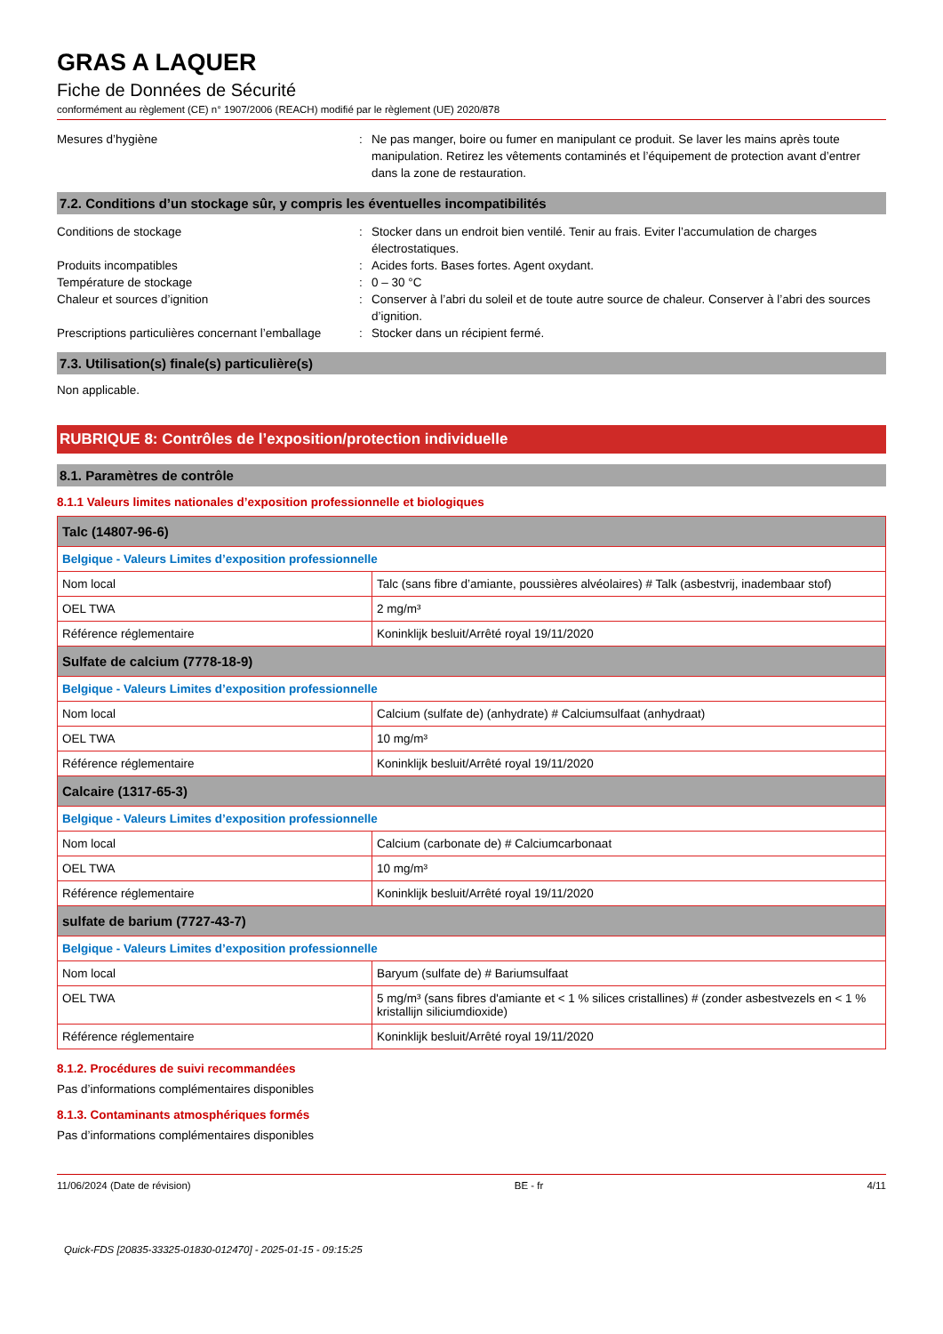GRAS A LAQUER
Fiche de Données de Sécurité
conformément au règlement (CE) n° 1907/2006 (REACH) modifié par le règlement (UE) 2020/878
Mesures d’hygiène : Ne pas manger, boire ou fumer en manipulant ce produit. Se laver les mains après toute manipulation. Retirez les vêtements contaminés et l’équipement de protection avant d’entrer dans la zone de restauration.
7.2. Conditions d’un stockage sûr, y compris les éventuelles incompatibilités
Conditions de stockage : Stocker dans un endroit bien ventilé. Tenir au frais. Eviter l’accumulation de charges électrostatiques.
Produits incompatibles : Acides forts. Bases fortes. Agent oxydant.
Température de stockage : 0 – 30 °C
Chaleur et sources d’ignition : Conserver à l’abri du soleil et de toute autre source de chaleur. Conserver à l’abri des sources d’ignition.
Prescriptions particulières concernant l’emballage
: Stocker dans un récipient fermé.
7.3. Utilisation(s) finale(s) particulière(s)
Non applicable.
RUBRIQUE 8: Contrôles de l’exposition/protection individuelle
8.1. Paramètres de contrôle
8.1.1 Valeurs limites nationales d’exposition professionnelle et biologiques
| Talc (14807-96-6) | |
| --- | --- |
| Belgique - Valeurs Limites d’exposition professionnelle | |
| Nom local | Talc (sans fibre d’amiante, poussières alvéolaires) # Talk (asbestvrij, inadembaar stof) |
| OEL TWA | 2 mg/m³ |
| Référence réglementaire | Koninklijk besluit/Arrêté royal 19/11/2020 |
| Sulfate de calcium (7778-18-9) | |
| Belgique - Valeurs Limites d’exposition professionnelle | |
| Nom local | Calcium (sulfate de) (anhydrate) # Calciumsulfaat (anhydraat) |
| OEL TWA | 10 mg/m³ |
| Référence réglementaire | Koninklijk besluit/Arrêté royal 19/11/2020 |
| Calcaire (1317-65-3) | |
| Belgique - Valeurs Limites d’exposition professionnelle | |
| Nom local | Calcium (carbonate de) # Calciumcarbonaat |
| OEL TWA | 10 mg/m³ |
| Référence réglementaire | Koninklijk besluit/Arrêté royal 19/11/2020 |
| sulfate de barium (7727-43-7) | |
| Belgique - Valeurs Limites d’exposition professionnelle | |
| Nom local | Baryum (sulfate de) # Bariumsulfaat |
| OEL TWA | 5 mg/m³ (sans fibres d'amiante et < 1 % silices cristallines) # (zonder asbestvezels en < 1 % kristallijn siliciumdioxide) |
| Référence réglementaire | Koninklijk besluit/Arrêté royal 19/11/2020 |
8.1.2. Procédures de suivi recommandées
Pas d’informations complémentaires disponibles
8.1.3. Contaminants atmosphériques formés
Pas d’informations complémentaires disponibles
11/06/2024 (Date de révision) BE - fr 4/11
Quick-FDS [20835-33325-01830-012470] - 2025-01-15 - 09:15:25